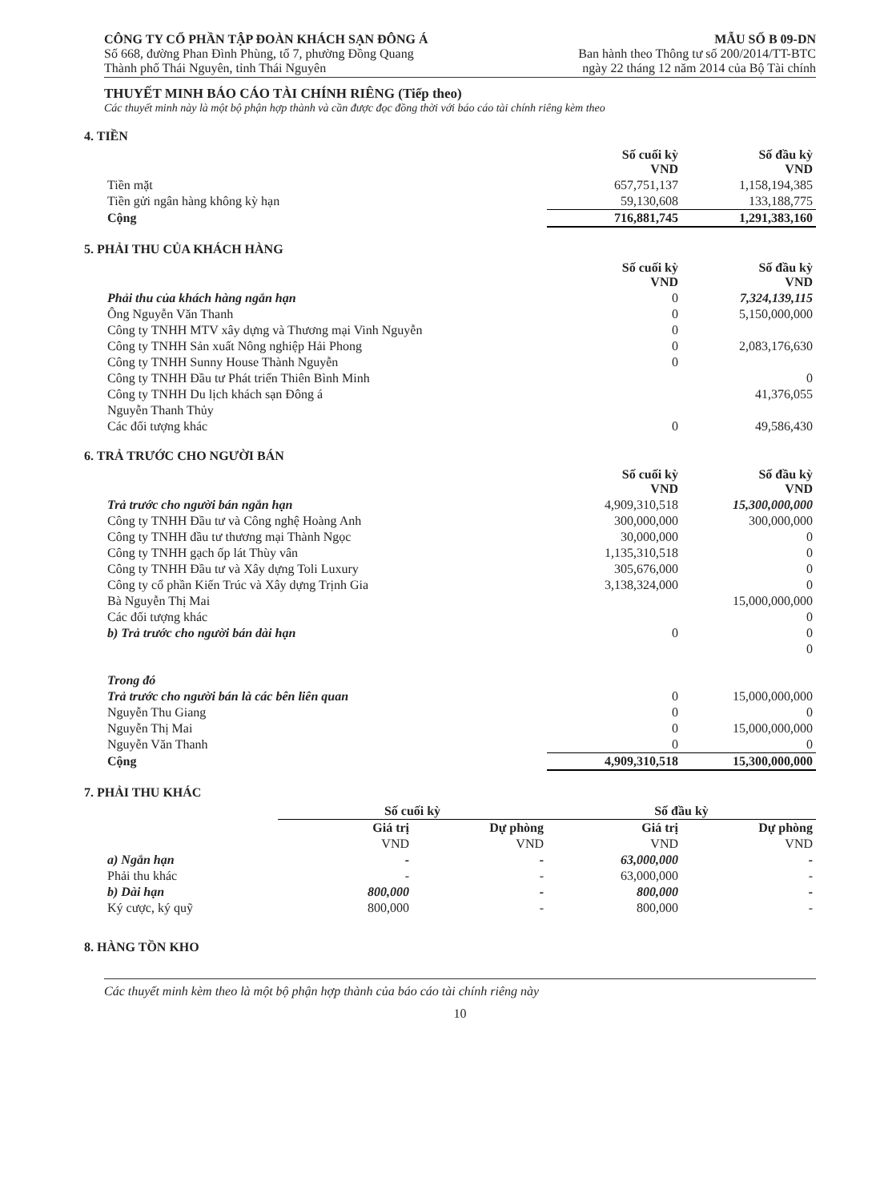CÔNG TY CỔ PHẦN TẬP ĐOÀN KHÁCH SẠN ĐÔNG Á
Số 668, đường Phan Đình Phùng, tổ 7, phường Đồng Quang
Thành phố Thái Nguyên, tỉnh Thái Nguyên
MẪU SỐ B 09-DN
Ban hành theo Thông tư số 200/2014/TT-BTC
ngày 22 tháng 12 năm 2014 của Bộ Tài chính
THUYẾT MINH BÁO CÁO TÀI CHÍNH RIÊNG (Tiếp theo)
Các thuyết minh này là một bộ phận hợp thành và cần được đọc đồng thời với báo cáo tài chính riêng kèm theo
4. TIỀN
| | Số cuối kỳ VND | Số đầu kỳ VND |
| Tiền mặt | 657,751,137 | 1,158,194,385 |
| Tiền gửi ngân hàng không kỳ hạn | 59,130,608 | 133,188,775 |
| Cộng | 716,881,745 | 1,291,383,160 |
5. PHẢI THU CỦA KHÁCH HÀNG
| | Số cuối kỳ VND | Số đầu kỳ VND |
| Phải thu của khách hàng ngắn hạn | 0 | 7,324,139,115 |
| Ông Nguyễn Văn Thanh | 0 | 5,150,000,000 |
| Công ty TNHH MTV xây dựng và Thương mại Vinh Nguyễn | 0 | |
| Công ty TNHH Sản xuất Nông nghiệp Hải Phong | 0 | 2,083,176,630 |
| Công ty TNHH Sunny House Thành Nguyễn | 0 | |
| Công ty TNHH Đầu tư Phát triển Thiên Bình Minh | | 0 |
| Công ty TNHH Du lịch khách sạn Đông á | | 41,376,055 |
| Nguyễn Thanh Thủy | | |
| Các đối tượng khác | 0 | 49,586,430 |
6. TRẢ TRƯỚC CHO NGƯỜI BÁN
| | Số cuối kỳ VND | Số đầu kỳ VND |
| Trả trước cho người bán ngắn hạn | 4,909,310,518 | 15,300,000,000 |
| Công ty TNHH Đầu tư và Công nghệ Hoàng Anh | 300,000,000 | 300,000,000 |
| Công ty TNHH đầu tư thương mại Thành Ngọc | 30,000,000 | 0 |
| Công ty TNHH gạch ốp lát Thùy vân | 1,135,310,518 | 0 |
| Công ty TNHH Đầu tư và Xây dựng Toli Luxury | 305,676,000 | 0 |
| Công ty cổ phần Kiến Trúc và Xây dựng Trịnh Gia | 3,138,324,000 | 0 |
| Bà Nguyễn Thị Mai | | 15,000,000,000 |
| Các đối tượng khác | | 0 |
| b) Trả trước cho người bán dài hạn | 0 | 0 |
| | | 0 |
| Trong đó | | |
| Trả trước cho người bán là các bên liên quan | 0 | 15,000,000,000 |
| Nguyễn Thu Giang | 0 | 0 |
| Nguyễn Thị Mai | 0 | 15,000,000,000 |
| Nguyễn Văn Thanh | 0 | 0 |
| Cộng | 4,909,310,518 | 15,300,000,000 |
7. PHẢI THU KHÁC
| | Số cuối kỳ | | Số đầu kỳ | |
| | Giá trị | Dự phòng | Giá trị | Dự phòng |
| | VND | VND | VND | VND |
| a) Ngắn hạn | - | - | 63,000,000 | - |
| Phải thu khác | - | - | 63,000,000 | - |
| b) Dài hạn | 800,000 | - | 800,000 | - |
| Ký cược, ký quỹ | 800,000 | - | 800,000 | - |
8. HÀNG TỒN KHO
Các thuyết minh kèm theo là một bộ phận hợp thành của báo cáo tài chính riêng này
10